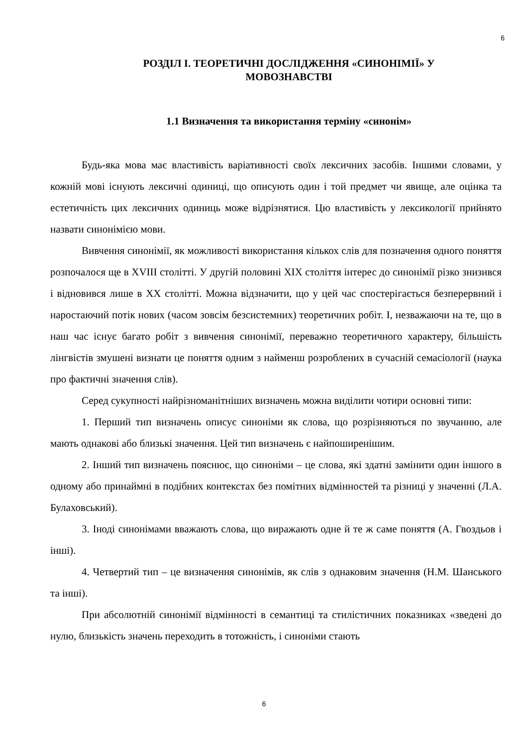6
РОЗДІЛ І. ТЕОРЕТИЧНІ ДОСЛІДЖЕННЯ «СИНОНІМІЇ» У МОВОЗНАВСТВІ
1.1 Визначення та використання терміну «синонім»
Будь-яка мова має властивість варіативності своїх лексичних засобів. Іншими словами, у кожній мові існують лексичні одиниці, що описують один і той предмет чи явище, але оцінка та естетичність цих лексичних одиниць може відрізнятися. Цю властивість у лексикології прийнято назвати синонімією мови.
Вивчення синонімії, як можливості використання кількох слів для позначення одного поняття розпочалося ще в XVIII столітті. У другій половині XIX століття інтерес до синонімії різко знизився і відновився лише в XX столітті. Можна відзначити, що у цей час спостерігається безперервний і наростаючий потік нових (часом зовсім безсистемних) теоретичних робіт. І, незважаючи на те, що в наш час існує багато робіт з вивчення синонімії, переважно теоретичного характеру, більшість лінгвістів змушені визнати це поняття одним з найменш розроблених в сучасній семасіології (наука про фактичні значення слів).
Серед сукупності найрізноманітніших визначень можна виділити чотири основні типи:
1. Перший тип визначень описує синоніми як слова, що розрізняються по звучанню, але мають однакові або близькі значення. Цей тип визначень є найпоширенішим.
2. Інший тип визначень пояснює, що синоніми – це слова, які здатні замінити один іншого в одному або принаймні в подібних контекстах без помітних відмінностей та різниці у значенні (Л.А. Булаховський).
3. Іноді синонімами вважають слова, що виражають одне й те ж саме поняття (А. Гвоздьов і інші).
4. Четвертий тип – це визначення синонімів, як слів з однаковим значення (Н.М. Шанського та інші).
При абсолютній синонімії відмінності в семантиці та стилістичних показниках «зведені до нулю, близькість значень переходить в тотожність, і синоніми стають
6